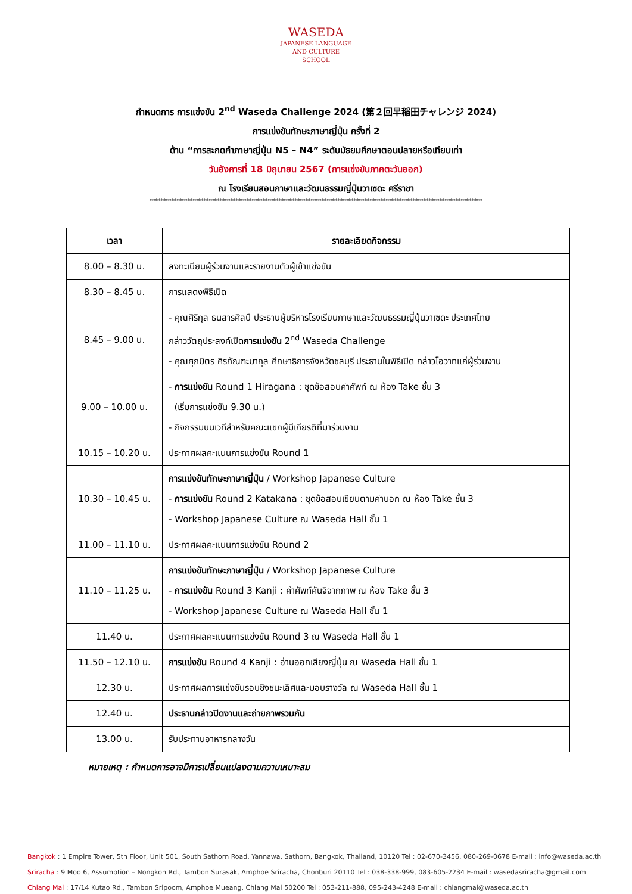WASEDA
JAPANESE LANGUAGE
AND CULTURE
SCHOOL
กำหนดการ การแข่งขัน 2<sup>nd</sup> Waseda Challenge 2024 (第２回早稲田チャレンジ 2024)
การแข่งขันทักษะภาษาญี่ปุ่น ครั้งที่ 2
ด้าน “การสะกดคำภาษาญี่ปุ่น N5 – N4” ระดับมัธยมศึกษาตอนปลายหรือเทียบเท่า
วันอังคารที่ 18 มิถุนายน 2567 (การแข่งขันภาคตะวันออก)
ณ โรงเรียนสอนภาษาและวัฒนธรรมญี่ปุ่นวาเซดะ ศรีราชา
****************************************************************************************************************************
| เวลา | รายละเอียดกิจกรรม |
| --- | --- |
| 8.00 – 8.30 น. | ลงทะเบียนผู้ร่วมงานและรายงานตัวผู้เข้าแข่งขัน |
| 8.30 – 8.45 น. | การแสดงพิธีเปิด |
| 8.45 – 9.00 น. | - คุณศิริกุล ธนสารศิลป์ ประธานผู้บริหารโรงเรียนภาษาและวัฒนธรรมญี่ปุ่นวาเซดะ ประเทศไทย กล่าววัตถุประสงค์เปิด การแข่งขัน 2<sup>nd</sup> Waseda Challenge - คุณศุภมิตร ศิรกัณฑะมากุล ศึกษาธิการจังหวัดชลบุรี ประธานในพิธีเปิด กล่าวโอวาทแก่ผู้ร่วมงาน |
| 9.00 – 10.00 น. | - การแข่งขัน Round 1 Hiragana : ชุดข้อสอบคำศัพท์ ณ ห้อง Take ชั้น 3 (เริ่มการแข่งขัน 9.30 น.) - กิจกรรมบนเวทีสำหรับคณะแขกผู้มีเกียรติที่มาร่วมงาน |
| 10.15 – 10.20 น. | ประกาศผลคะแนนการแข่งขัน Round 1 |
| 10.30 – 10.45 น. | การแข่งขันทักษะภาษาญี่ปุ่น / Workshop Japanese Culture - การแข่งขัน Round 2 Katakana : ชุดข้อสอบเขียนตามคำบอก ณ ห้อง Take ชั้น 3 - Workshop Japanese Culture ณ Waseda Hall ชั้น 1 |
| 11.00 – 11.10 น. | ประกาศผลคะแนนการแข่งขัน Round 2 |
| 11.10 – 11.25 น. | การแข่งขันทักษะภาษาญี่ปุ่น / Workshop Japanese Culture - การแข่งขัน Round 3 Kanji : คำศัพท์คันจิจากภาพ ณ ห้อง Take ชั้น 3 - Workshop Japanese Culture ณ Waseda Hall ชั้น 1 |
| 11.40 น. | ประกาศผลคะแนนการแข่งขัน Round 3 ณ Waseda Hall ชั้น 1 |
| 11.50 – 12.10 น. | การแข่งขัน Round 4 Kanji : อ่านออกเสียงญี่ปุ่น ณ Waseda Hall ชั้น 1 |
| 12.30 น. | ประกาศผลการแข่งขันรอบชิงชนะเลิศและมอบรางวัล ณ Waseda Hall ชั้น 1 |
| 12.40 น. | ประธานกล่าวปิดงานและถ่ายภาพรวมกัน |
| 13.00 น. | รับประทานอาหารกลางวัน |
หมายเหตุ : กำหนดการอาจมีการเปลี่ยนแปลงตามความเหมาะสม
Bangkok : 1 Empire Tower, 5th Floor, Unit 501, South Sathorn Road, Yannawa, Sathorn, Bangkok, Thailand, 10120 Tel : 02-670-3456, 080-269-0678 E-mail : info@waseda.ac.th
Sriracha : 9 Moo 6, Assumption – Nongkoh Rd., Tambon Surasak, Amphoe Sriracha, Chonburi 20110 Tel : 038-338-999, 083-605-2234 E-mail : wasedasriracha@gmail.com
Chiang Mai : 17/14 Kutao Rd., Tambon Sripoom, Amphoe Mueang, Chiang Mai 50200 Tel : 053-211-888, 095-243-4248 E-mail : chiangmai@waseda.ac.th